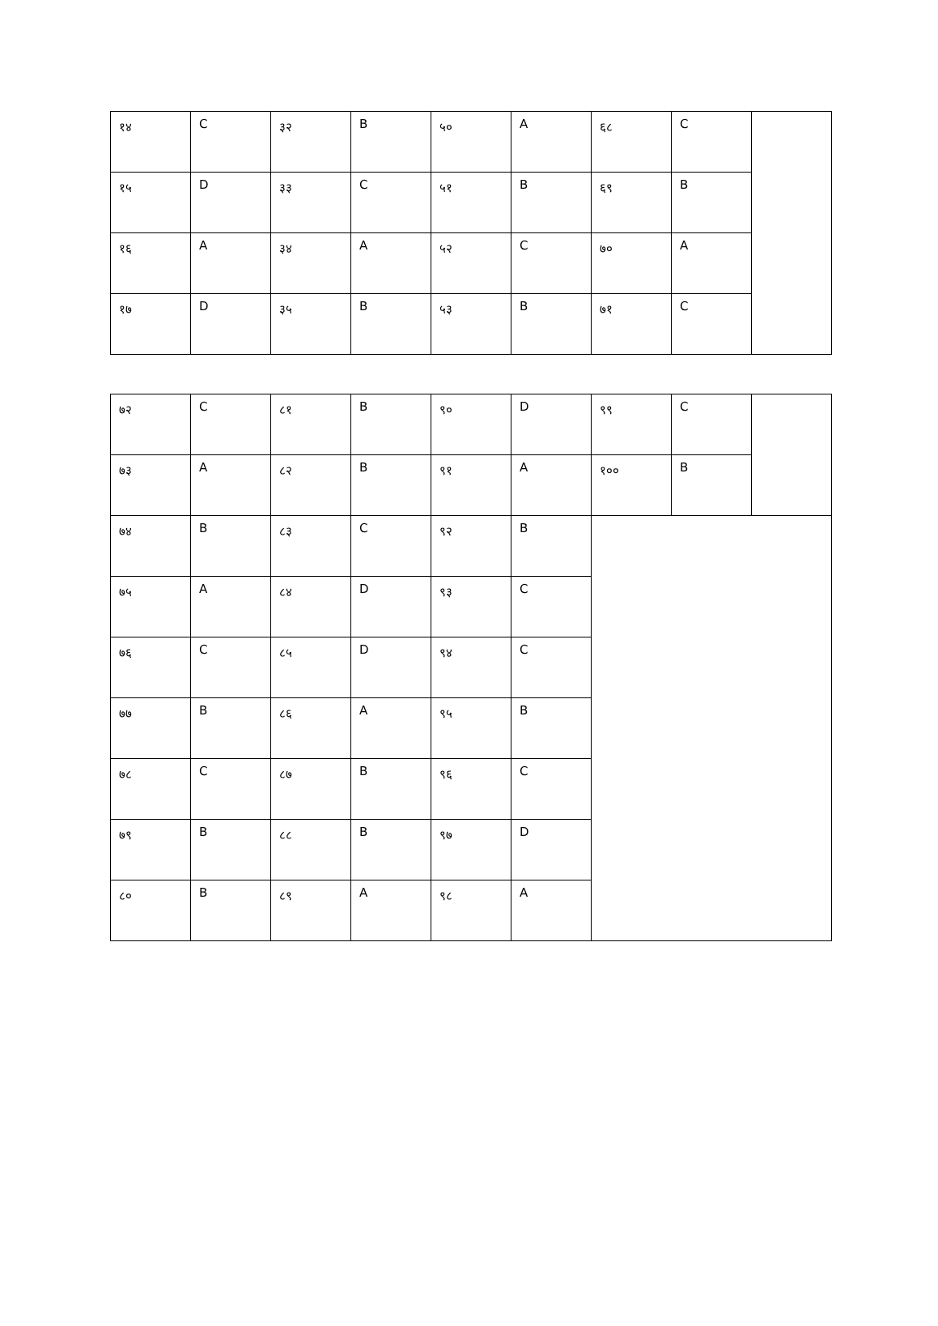| १४ | C | ३२ | B | ५० | A | ६८ | C | |
| १५ | D | ३३ | C | ५१ | B | ६९ | B | |
| १६ | A | ३४ | A | ५२ | C | ७० | A | |
| १७ | D | ३५ | B | ५३ | B | ७१ | C | |
| ७२ | C | ८१ | B | ९० | D | ९९ | C | |
| ७३ | A | ८२ | B | ९१ | A | १०० | B | |
| ७४ | B | ८३ | C | ९२ | B | | | |
| ७५ | A | ८४ | D | ९३ | C | | | |
| ७६ | C | ८५ | D | ९४ | C | | | |
| ७७ | B | ८६ | A | ९५ | B | | | |
| ७८ | C | ८७ | B | ९६ | C | | | |
| ७९ | B | ८८ | B | ९७ | D | | | |
| ८० | B | ८९ | A | ९८ | A | | | |